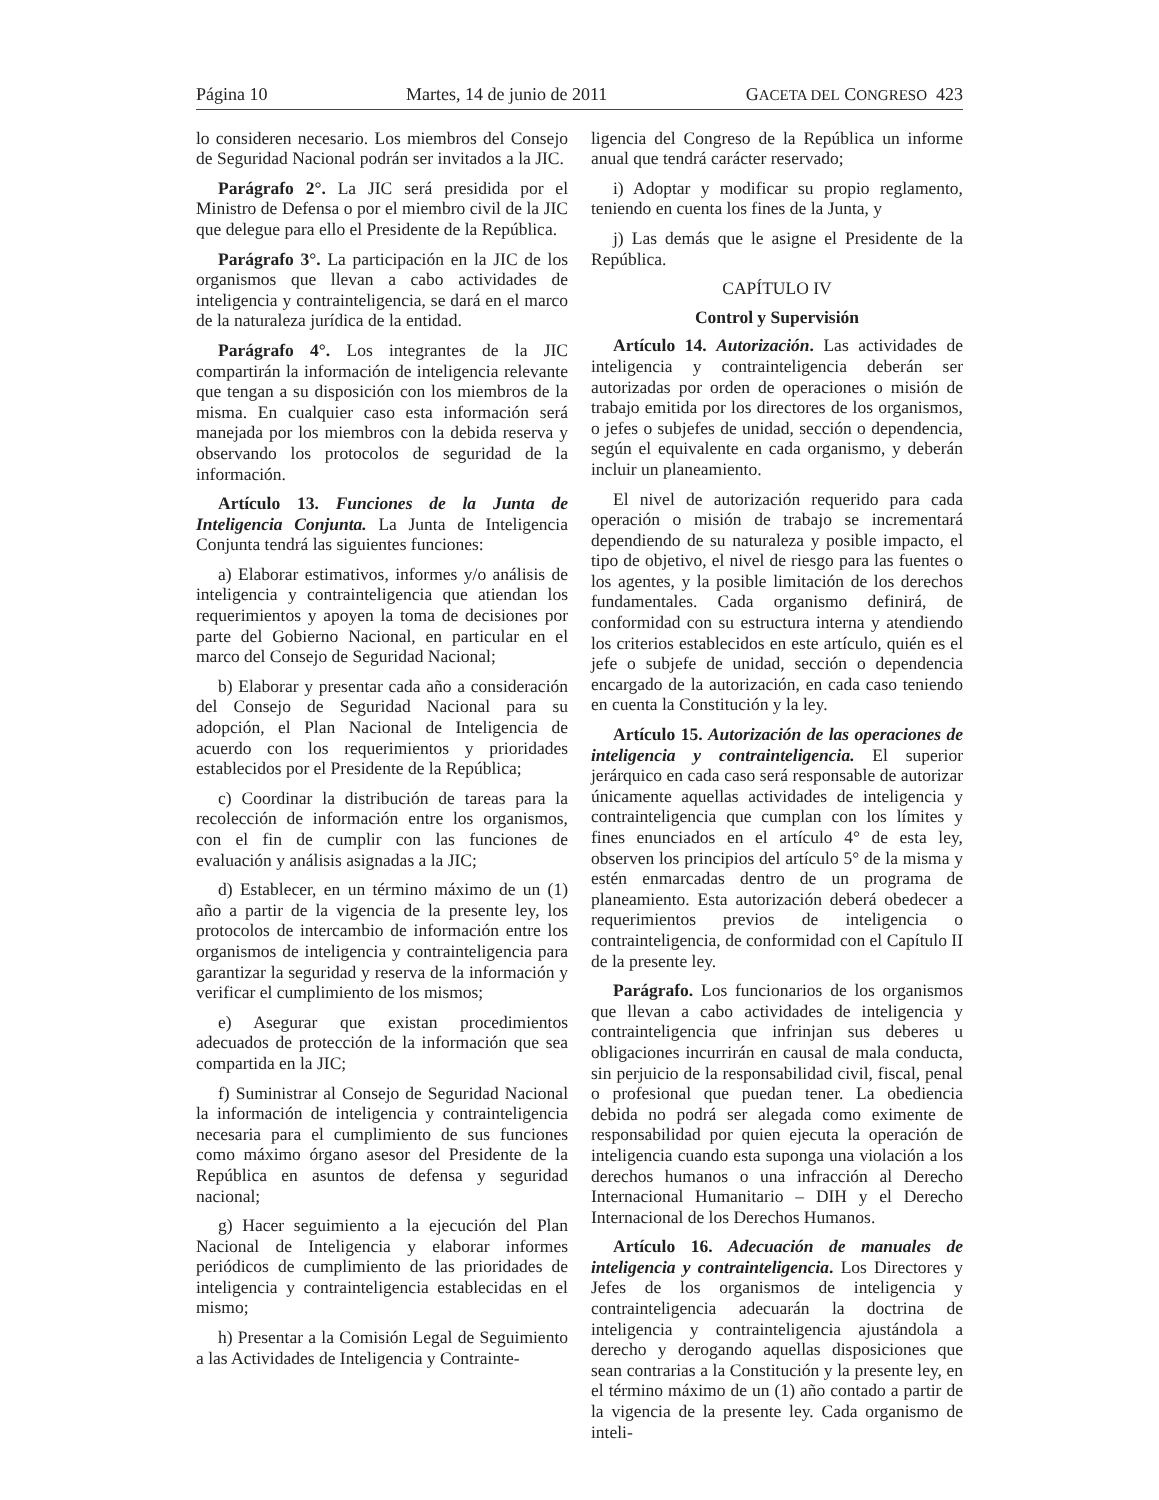Página 10 Martes, 14 de junio de 2011 GACETA DEL CONGRESO 423
lo consideren necesario. Los miembros del Consejo de Seguridad Nacional podrán ser invitados a la JIC.
Parágrafo 2°. La JIC será presidida por el Ministro de Defensa o por el miembro civil de la JIC que delegue para ello el Presidente de la República.
Parágrafo 3°. La participación en la JIC de los organismos que llevan a cabo actividades de inteligencia y contrainteligencia, se dará en el marco de la naturaleza jurídica de la entidad.
Parágrafo 4°. Los integrantes de la JIC compartirán la información de inteligencia relevante que tengan a su disposición con los miembros de la misma. En cualquier caso esta información será manejada por los miembros con la debida reserva y observando los protocolos de seguridad de la información.
Artículo 13. Funciones de la Junta de Inteligencia Conjunta. La Junta de Inteligencia Conjunta tendrá las siguientes funciones:
a) Elaborar estimativos, informes y/o análisis de inteligencia y contrainteligencia que atiendan los requerimientos y apoyen la toma de decisiones por parte del Gobierno Nacional, en particular en el marco del Consejo de Seguridad Nacional;
b) Elaborar y presentar cada año a consideración del Consejo de Seguridad Nacional para su adopción, el Plan Nacional de Inteligencia de acuerdo con los requerimientos y prioridades establecidos por el Presidente de la República;
c) Coordinar la distribución de tareas para la recolección de información entre los organismos, con el fin de cumplir con las funciones de evaluación y análisis asignadas a la JIC;
d) Establecer, en un término máximo de un (1) año a partir de la vigencia de la presente ley, los protocolos de intercambio de información entre los organismos de inteligencia y contrainteligencia para garantizar la seguridad y reserva de la información y verificar el cumplimiento de los mismos;
e) Asegurar que existan procedimientos adecuados de protección de la información que sea compartida en la JIC;
f) Suministrar al Consejo de Seguridad Nacional la información de inteligencia y contrainteligencia necesaria para el cumplimiento de sus funciones como máximo órgano asesor del Presidente de la República en asuntos de defensa y seguridad nacional;
g) Hacer seguimiento a la ejecución del Plan Nacional de Inteligencia y elaborar informes periódicos de cumplimiento de las prioridades de inteligencia y contrainteligencia establecidas en el mismo;
h) Presentar a la Comisión Legal de Seguimiento a las Actividades de Inteligencia y Contrainte-
ligencia del Congreso de la República un informe anual que tendrá carácter reservado;
i) Adoptar y modificar su propio reglamento, teniendo en cuenta los fines de la Junta, y
j) Las demás que le asigne el Presidente de la República.
CAPÍTULO IV
Control y Supervisión
Artículo 14. Autorización. Las actividades de inteligencia y contrainteligencia deberán ser autorizadas por orden de operaciones o misión de trabajo emitida por los directores de los organismos, o jefes o subjefes de unidad, sección o dependencia, según el equivalente en cada organismo, y deberán incluir un planeamiento.
El nivel de autorización requerido para cada operación o misión de trabajo se incrementará dependiendo de su naturaleza y posible impacto, el tipo de objetivo, el nivel de riesgo para las fuentes o los agentes, y la posible limitación de los derechos fundamentales. Cada organismo definirá, de conformidad con su estructura interna y atendiendo los criterios establecidos en este artículo, quién es el jefe o subjefe de unidad, sección o dependencia encargado de la autorización, en cada caso teniendo en cuenta la Constitución y la ley.
Artículo 15. Autorización de las operaciones de inteligencia y contrainteligencia. El superior jerárquico en cada caso será responsable de autorizar únicamente aquellas actividades de inteligencia y contrainteligencia que cumplan con los límites y fines enunciados en el artículo 4° de esta ley, observen los principios del artículo 5° de la misma y estén enmarcadas dentro de un programa de planeamiento. Esta autorización deberá obedecer a requerimientos previos de inteligencia o contrainteligencia, de conformidad con el Capítulo II de la presente ley.
Parágrafo. Los funcionarios de los organismos que llevan a cabo actividades de inteligencia y contrainteligencia que infrinjan sus deberes u obligaciones incurrirán en causal de mala conducta, sin perjuicio de la responsabilidad civil, fiscal, penal o profesional que puedan tener. La obediencia debida no podrá ser alegada como eximente de responsabilidad por quien ejecuta la operación de inteligencia cuando esta suponga una violación a los derechos humanos o una infracción al Derecho Internacional Humanitario – DIH y el Derecho Internacional de los Derechos Humanos.
Artículo 16. Adecuación de manuales de inteligencia y contrainteligencia. Los Directores y Jefes de los organismos de inteligencia y contrainteligencia adecuarán la doctrina de inteligencia y contrainteligencia ajustándola a derecho y derogando aquellas disposiciones que sean contrarias a la Constitución y la presente ley, en el término máximo de un (1) año contado a partir de la vigencia de la presente ley. Cada organismo de inteli-